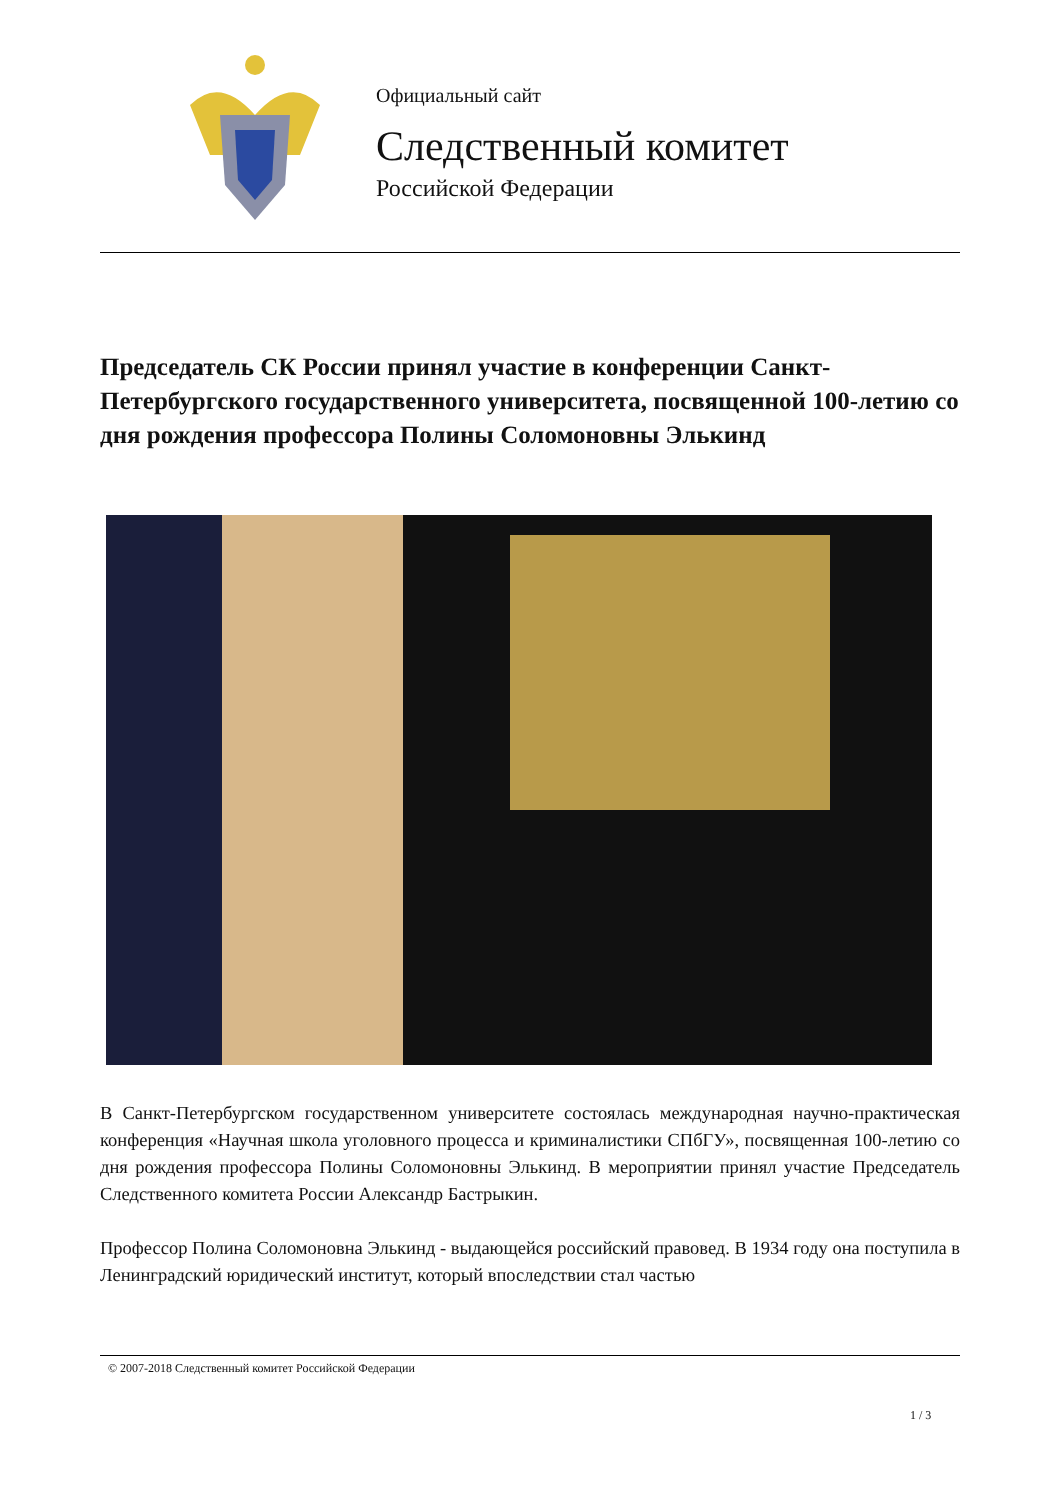Официальный сайт
Следственный комитет
Российской Федерации
Председатель СК России принял участие в конференции Санкт-Петербургского государственного университета, посвященной 100-летию со дня рождения профессора Полины Соломоновны Элькинд
В Санкт-Петербургском государственном университете состоялась международная научно-практическая конференция «Научная школа уголовного процесса и криминалистики СПбГУ», посвященная 100-летию со дня рождения профессора Полины Соломоновны Элькинд. В мероприятии принял участие Председатель Следственного комитета России Александр Бастрыкин.
Профессор Полина Соломоновна Элькинд - выдающейся российский правовед. В 1934 году она поступила в Ленинградский юридический институт, который впоследствии стал частью
© 2007-2018 Следственный комитет Российской Федерации
1 / 3